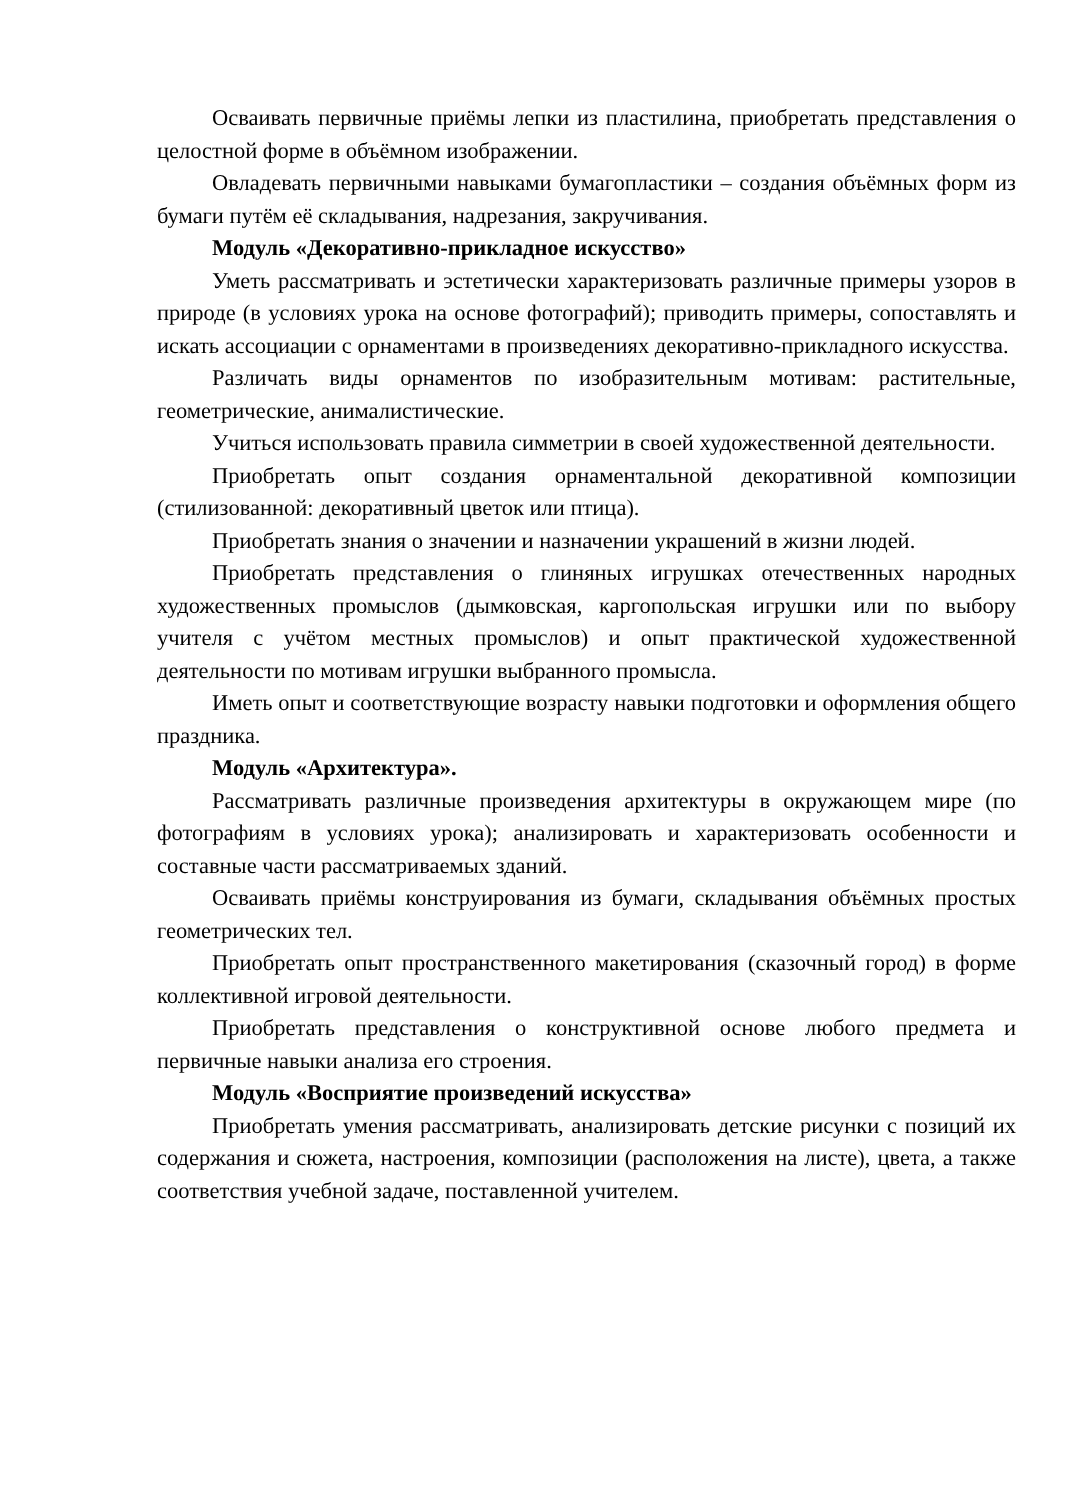Осваивать первичные приёмы лепки из пластилина, приобретать представления о целостной форме в объёмном изображении.
Овладевать первичными навыками бумагопластики – создания объёмных форм из бумаги путём её складывания, надрезания, закручивания.
Модуль «Декоративно-прикладное искусство»
Уметь рассматривать и эстетически характеризовать различные примеры узоров в природе (в условиях урока на основе фотографий); приводить примеры, сопоставлять и искать ассоциации с орнаментами в произведениях декоративно-прикладного искусства.
Различать виды орнаментов по изобразительным мотивам: растительные, геометрические, анималистические.
Учиться использовать правила симметрии в своей художественной деятельности.
Приобретать опыт создания орнаментальной декоративной композиции (стилизованной: декоративный цветок или птица).
Приобретать знания о значении и назначении украшений в жизни людей.
Приобретать представления о глиняных игрушках отечественных народных художественных промыслов (дымковская, каргопольская игрушки или по выбору учителя с учётом местных промыслов) и опыт практической художественной деятельности по мотивам игрушки выбранного промысла.
Иметь опыт и соответствующие возрасту навыки подготовки и оформления общего праздника.
Модуль «Архитектура».
Рассматривать различные произведения архитектуры в окружающем мире (по фотографиям в условиях урока); анализировать и характеризовать особенности и составные части рассматриваемых зданий.
Осваивать приёмы конструирования из бумаги, складывания объёмных простых геометрических тел.
Приобретать опыт пространственного макетирования (сказочный город) в форме коллективной игровой деятельности.
Приобретать представления о конструктивной основе любого предмета и первичные навыки анализа его строения.
Модуль «Восприятие произведений искусства»
Приобретать умения рассматривать, анализировать детские рисунки с позиций их содержания и сюжета, настроения, композиции (расположения на листе), цвета, а также соответствия учебной задаче, поставленной учителем.